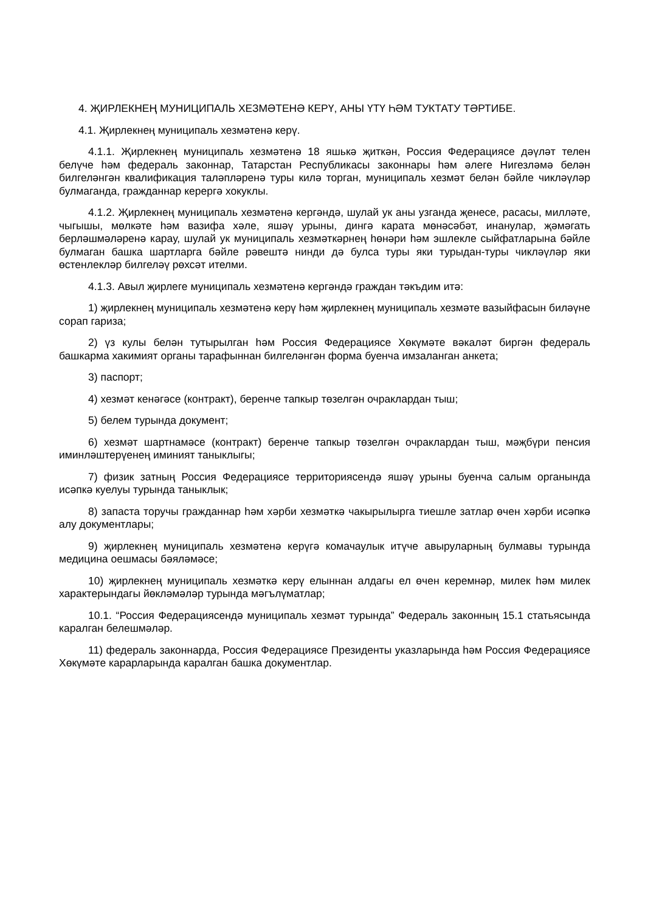4. ҖИРЛЕКНЕҢ МУНИЦИПАЛЬ ХЕЗМӘТЕНӘ КЕРҮ, АНЫ ҮТҮ ҺӘМ ТУКТАТУ ТӘРТИБЕ.
4.1. Җирлекнең муниципаль хезмәтенә керү.
4.1.1. Җирлекнең муниципаль хезмәтенә 18 яшькә җиткән, Россия Федерациясе дәүләт телен белүче һәм федераль законнар, Татарстан Республикасы законнары һәм әлеге Нигезләмә белән билгеләнгән квалификация таләпләренә туры килә торган, муниципаль хезмәт белән бәйле чикләүләр булмаганда, гражданнар керергә хокуклы.
4.1.2. Җирлекнең муниципаль хезмәтенә кергәндә, шулай ук аны узганда җенесе, расасы, милләте, чыгышы, мөлкәте һәм вазифа хәле, яшәү урыны, дингә карата мөнәсәбәт, инанулар, җәмәгать берләшмәләренә карау, шулай ук муниципаль хезмәткәрнең һөнәри һәм эшлекле сыйфатларына бәйле булмаган башка шартларга бәйле рәвештә нинди дә булса туры яки турыдан-туры чикләүләр яки өстенлекләр билгеләү рөхсәт ителми.
4.1.3. Авыл җирлеге муниципаль хезмәтенә кергәндә граждан тәкъдим итә:
1) җирлекнең муниципаль хезмәтенә керү һәм җирлекнең муниципаль хезмәте вазыйфасын биләүне сорап гариза;
2) үз кулы белән тутырылган һәм Россия Федерациясе Хөкүмәте вәкаләт биргән федераль башкарма хакимият органы тарафыннан билгеләнгән форма буенча имзаланган анкета;
3) паспорт;
4) хезмәт кенәгәсе (контракт), беренче тапкыр төзелгән очраклардан тыш;
5) белем турында документ;
6) хезмәт шартнамәсе (контракт) беренче тапкыр төзелгән очраклардан тыш, мәҗбүри пенсия иминләштерүенең иминият таныклыгы;
7) физик затның Россия Федерациясе территориясендә яшәү урыны буенча салым органында исәпкә куелуы турында таныклык;
8) запаста торучы гражданнар һәм хәрби хезмәткә чакырылырга тиешле затлар өчен хәрби исәпкә алу документлары;
9) җирлекнең муниципаль хезмәтенә керүгә комачаулык итүче авыруларның булмавы турында медицина оешмасы бәяләмәсе;
10) җирлекнең муниципаль хезмәткә керү елыннан алдагы ел өчен керемнәр, милек һәм милек характерындагы йөкләмәләр турында мәгълүматлар;
10.1. “Россия Федерациясендә муниципаль хезмәт турында” Федераль законның 15.1 статьясында каралган белешмәләр.
11) федераль законнарда, Россия Федерациясе Президенты указларында һәм Россия Федерациясе Хөкүмәте карарларында каралган башка документлар.